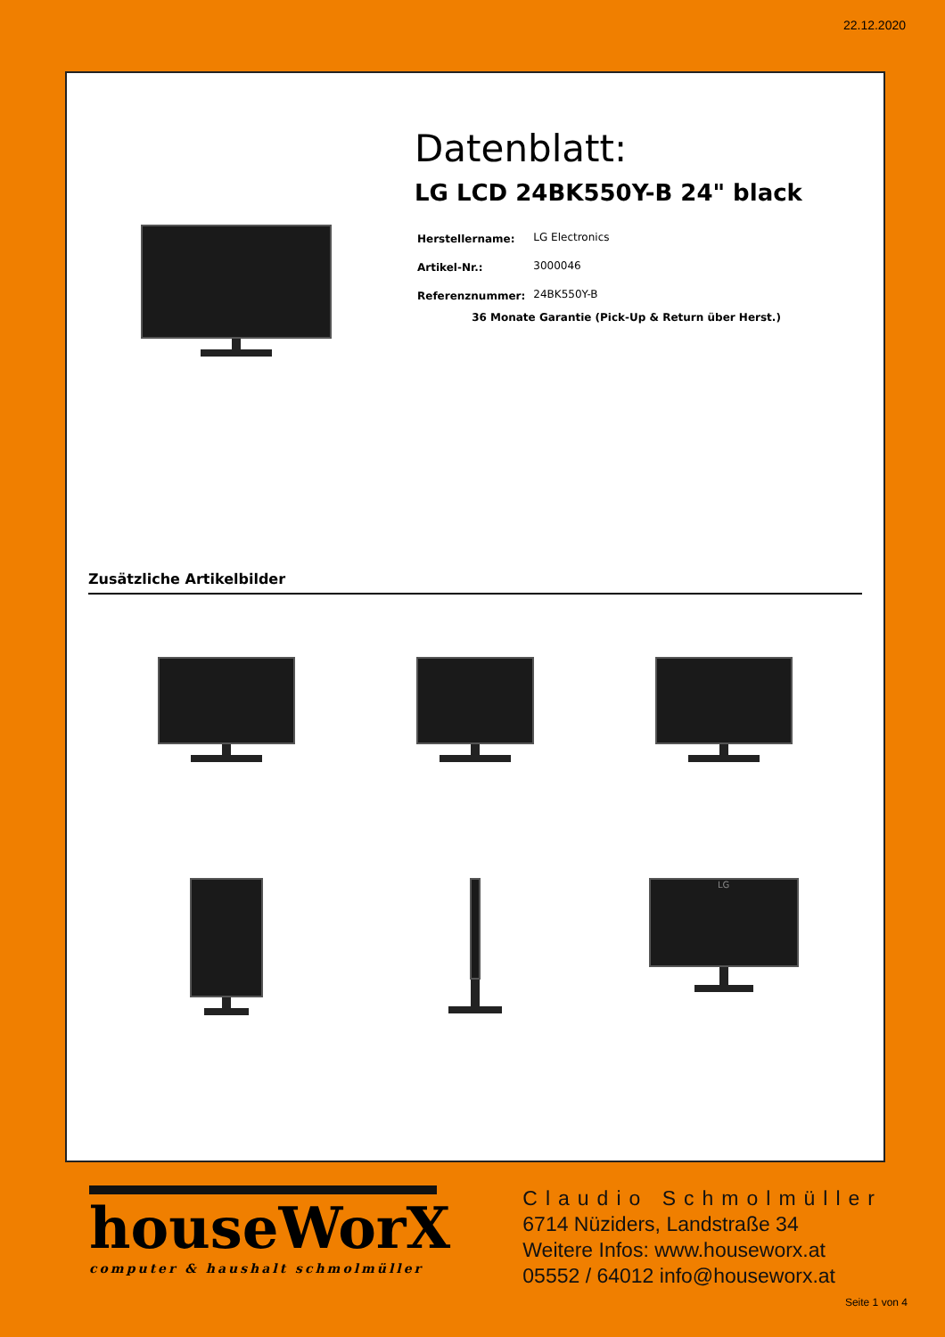22.12.2020
Datenblatt:
LG LCD 24BK550Y-B 24" black
| Herstellername: | LG Electronics |
| Artikel-Nr.: | 3000046 |
| Referenznummer: | 24BK550Y-B |
36 Monate Garantie (Pick-Up & Return über Herst.)
Zusätzliche Artikelbilder
LG
houseWorX
computer & haushalt schmolmüller
Claudio Schmolmüller
6714 Nüziders, Landstraße 34
Weitere Infos: www.houseworx.at
05552 / 64012 info@houseworx.at
Seite 1 von 4